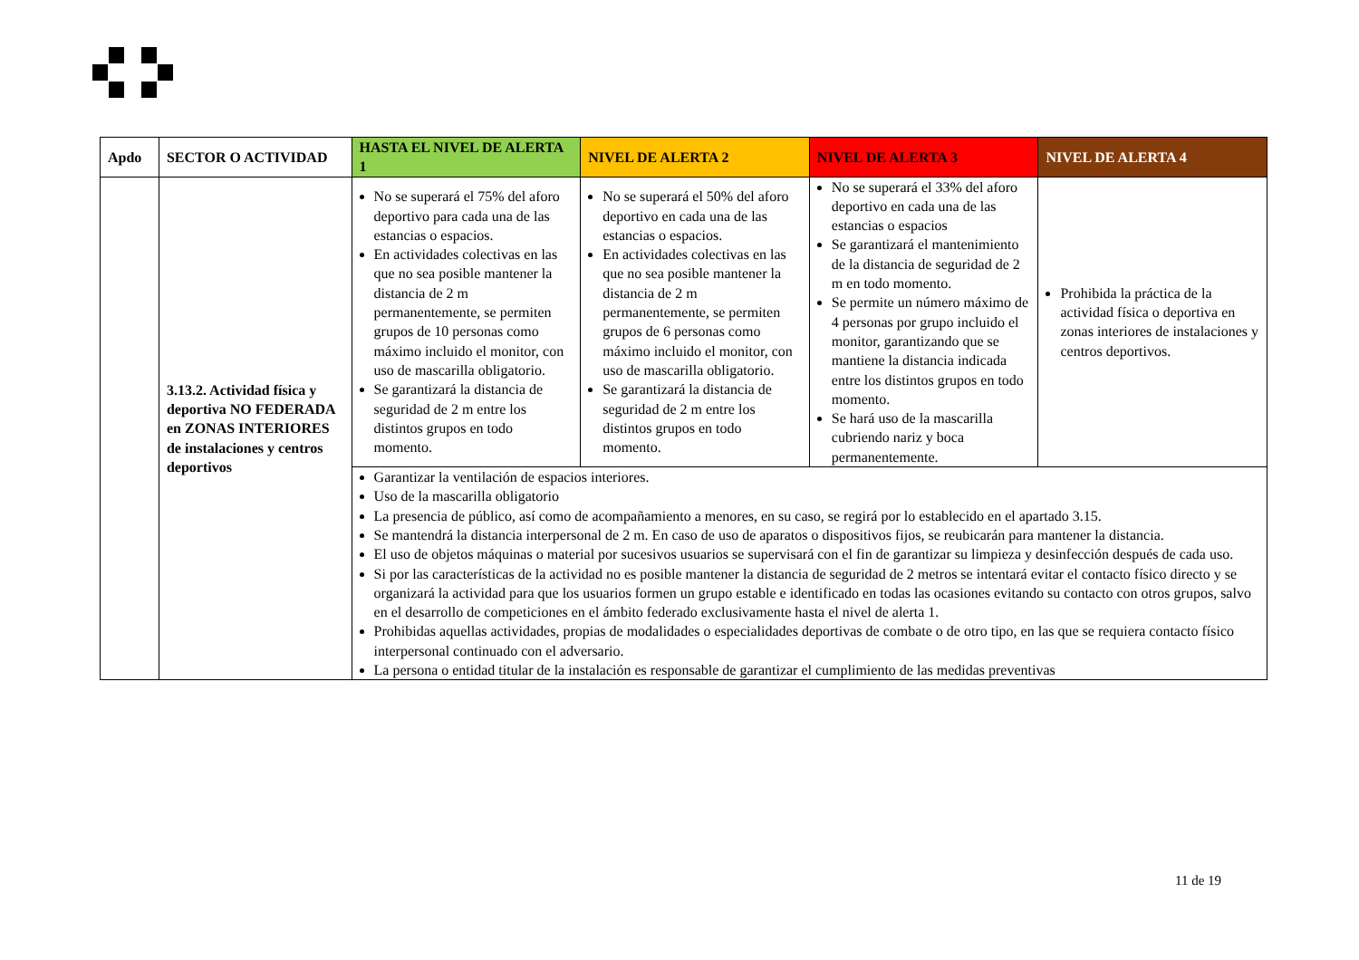| Apdo | SECTOR O ACTIVIDAD | HASTA EL NIVEL DE ALERTA 1 | NIVEL DE ALERTA 2 | NIVEL DE ALERTA 3 | NIVEL DE ALERTA 4 |
| --- | --- | --- | --- | --- | --- |
| | 3.13.2. Actividad física y deportiva NO FEDERADA en ZONAS INTERIORES de instalaciones y centros deportivos | No se superará el 75% del aforo deportivo para cada una de las estancias o espacios. En actividades colectivas en las que no sea posible mantener la distancia de 2 m permanentemente, se permiten grupos de 10 personas como máximo incluido el monitor, con uso de mascarilla obligatorio. Se garantizará la distancia de seguridad de 2 m entre los distintos grupos en todo momento. | No se superará el 50% del aforo deportivo en cada una de las estancias o espacios. En actividades colectivas en las que no sea posible mantener la distancia de 2 m permanentemente, se permiten grupos de 6 personas como máximo incluido el monitor, con uso de mascarilla obligatorio. Se garantizará la distancia de seguridad de 2 m entre los distintos grupos en todo momento. | No se superará el 33% del aforo deportivo en cada una de las estancias o espacios Se garantizará el mantenimiento de la distancia de seguridad de 2 m en todo momento. Se permite un número máximo de 4 personas por grupo incluido el monitor, garantizando que se mantiene la distancia indicada entre los distintos grupos en todo momento. Se hará uso de la mascarilla cubriendo nariz y boca permanentemente. | Prohibida la práctica de la actividad física o deportiva en zonas interiores de instalaciones y centros deportivos. |
| | | Garantizar la ventilación de espacios interiores. Uso de la mascarilla obligatorio La presencia de público, así como de acompañamiento a menores, en su caso, se regirá por lo establecido en el apartado 3.15. Se mantendrá la distancia interpersonal de 2 m. En caso de uso de aparatos o dispositivos fijos, se reubicarán para mantener la distancia. El uso de objetos máquinas o material por sucesivos usuarios se supervisará con el fin de garantizar su limpieza y desinfección después de cada uso. Si por las características de la actividad no es posible mantener la distancia de seguridad de 2 metros se intentará evitar el contacto físico directo y se organizará la actividad para que los usuarios formen un grupo estable e identificado en todas las ocasiones evitando su contacto con otros grupos, salvo en el desarrollo de competiciones en el ámbito federado exclusivamente hasta el nivel de alerta 1. Prohibidas aquellas actividades, propias de modalidades o especialidades deportivas de combate o de otro tipo, en las que se requiera contacto físico interpersonal continuado con el adversario. La persona o entidad titular de la instalación es responsable de garantizar el cumplimiento de las medidas preventivas | | | |
11 de 19